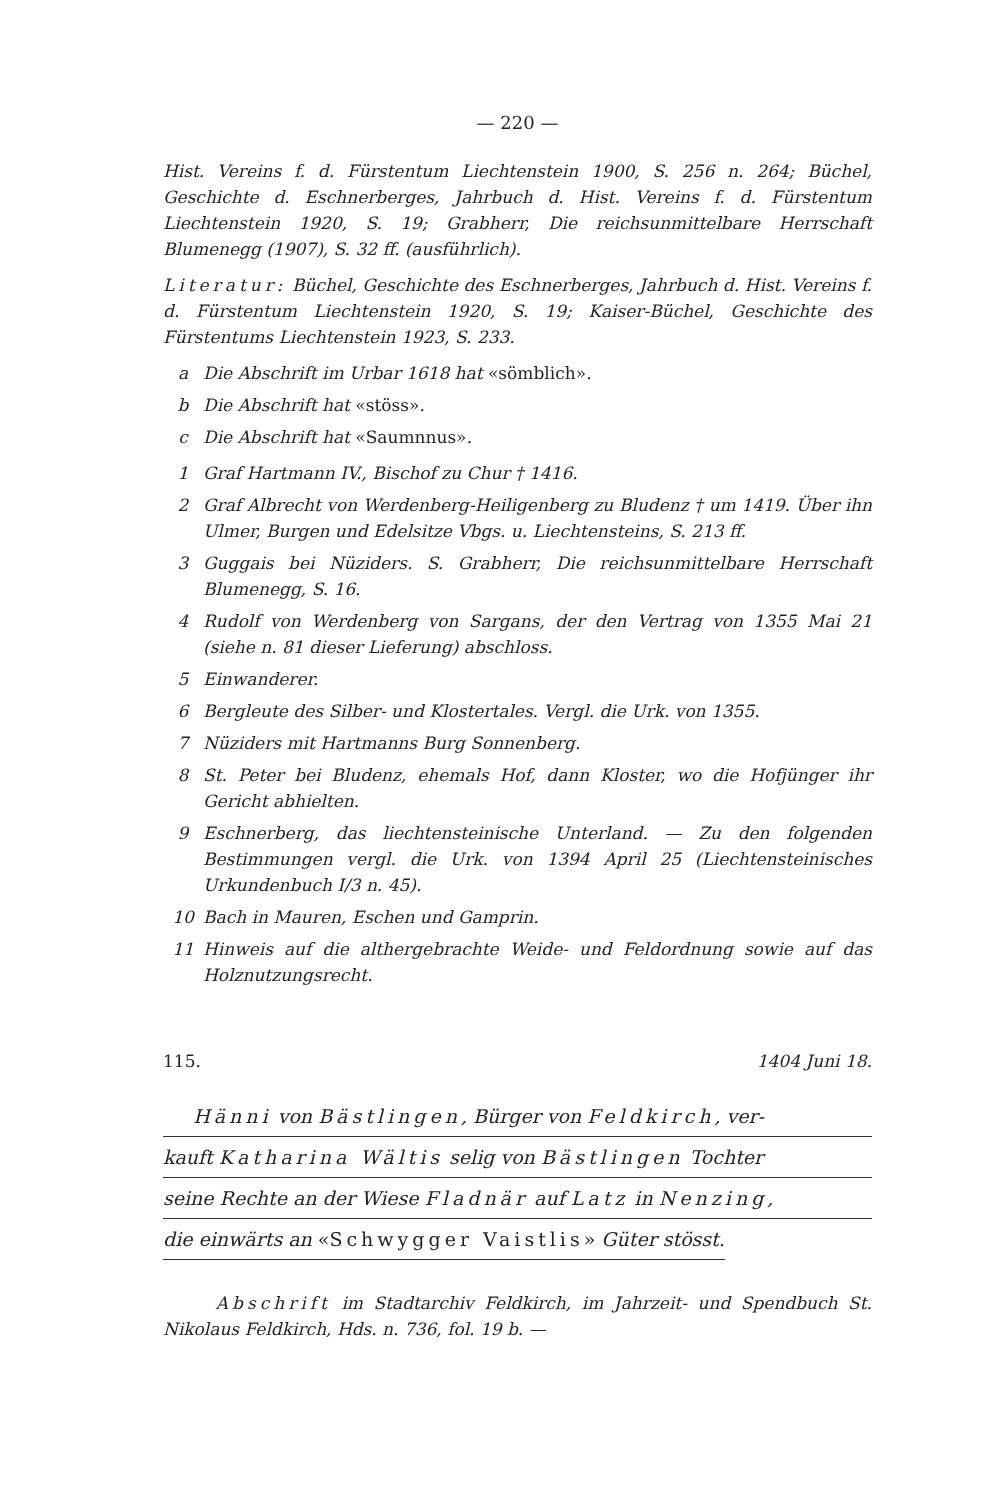— 220 —
Hist. Vereins f. d. Fürstentum Liechtenstein 1900, S. 256 n. 264; Büchel, Geschichte d. Eschnerberges, Jahrbuch d. Hist. Vereins f. d. Fürstentum Liechtenstein 1920, S. 19; Grabherr, Die reichsunmittelbare Herrschaft Blumenegg (1907), S. 32 ff. (ausführlich).
Literatur: Büchel, Geschichte des Eschnerberges, Jahrbuch d. Hist. Vereins f. d. Fürstentum Liechtenstein 1920, S. 19; Kaiser-Büchel, Geschichte des Fürstentums Liechtenstein 1923, S. 233.
a Die Abschrift im Urbar 1618 hat «sömblich».
b Die Abschrift hat «stöss».
c Die Abschrift hat «Saumnnus».
1 Graf Hartmann IV., Bischof zu Chur † 1416.
2 Graf Albrecht von Werdenberg-Heiligenberg zu Bludenz † um 1419. Über ihn Ulmer, Burgen und Edelsitze Vbgs. u. Liechtensteins, S. 213 ff.
3 Guggais bei Nüziders. S. Grabherr, Die reichsunmittelbare Herrschaft Blumenegg, S. 16.
4 Rudolf von Werdenberg von Sargans, der den Vertrag von 1355 Mai 21 (siehe n. 81 dieser Lieferung) abschloss.
5 Einwanderer.
6 Bergleute des Silber- und Klostertales. Vergl. die Urk. von 1355.
7 Nüziders mit Hartmanns Burg Sonnenberg.
8 St. Peter bei Bludenz, ehemals Hof, dann Kloster, wo die Hofjünger ihr Gericht abhielten.
9 Eschnerberg, das liechtensteinische Unterland. — Zu den folgenden Bestimmungen vergl. die Urk. von 1394 April 25 (Liechtensteinisches Urkundenbuch I/3 n. 45).
10 Bach in Mauren, Eschen und Gamprin.
11 Hinweis auf die althergebrachte Weide- und Feldordnung sowie auf das Holznutzungsrecht.
115. 1404 Juni 18.
Hänni von Bästlingen, Bürger von Feldkirch, ver-
kauft Katharina Wältis selig von Bästlingen Tochter
seine Rechte an der Wiese Fladnär auf Latz in Nenzing,
die einwärts an «Schwygger Vaistlis» Güter stösst.
Abschrift im Stadtarchiv Feldkirch, im Jahrzeit- und Spendbuch St. Nikolaus Feldkirch, Hds. n. 736, fol. 19 b. —